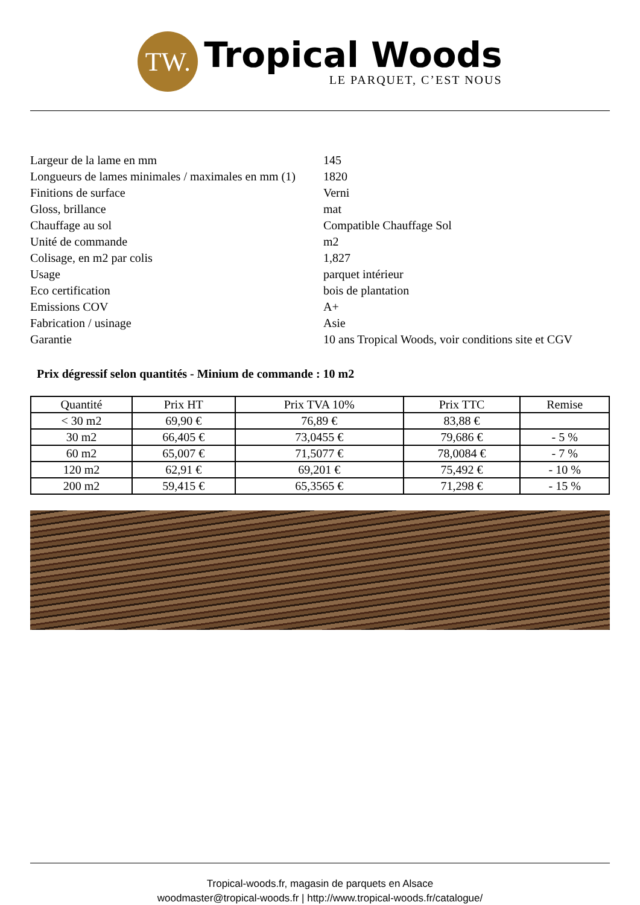TW.
Tropical Woods
LE PARQUET, C’EST NOUS
| Largeur de la lame en mm | 145 |
| Longueurs de lames minimales / maximales en mm (1) | 1820 |
| Finitions de surface | Verni |
| Gloss, brillance | mat |
| Chauffage au sol | Compatible Chauffage Sol |
| Unité de commande | m2 |
| Colisage, en m2 par colis | 1,827 |
| Usage | parquet intérieur |
| Eco certification | bois de plantation |
| Emissions COV | A+ |
| Fabrication / usinage | Asie |
| Garantie | 10 ans Tropical Woods, voir conditions site et CGV |
Prix dégressif selon quantités - Minium de commande : 10 m2
| Quantité | Prix HT | Prix TVA 10% | Prix TTC | Remise |
| --- | --- | --- | --- | --- |
| < 30 m2 | 69,90 € | 76,89 € | 83,88 € | |
| 30 m2 | 66,405 € | 73,0455 € | 79,686 € | - 5 % |
| 60 m2 | 65,007 € | 71,5077 € | 78,0084 € | - 7 % |
| 120 m2 | 62,91 € | 69,201 € | 75,492 € | - 10 % |
| 200 m2 | 59,415 € | 65,3565 € | 71,298 € | - 15 % |
Tropical-woods.fr, magasin de parquets en Alsace
woodmaster@tropical-woods.fr | http://www.tropical-woods.fr/catalogue/